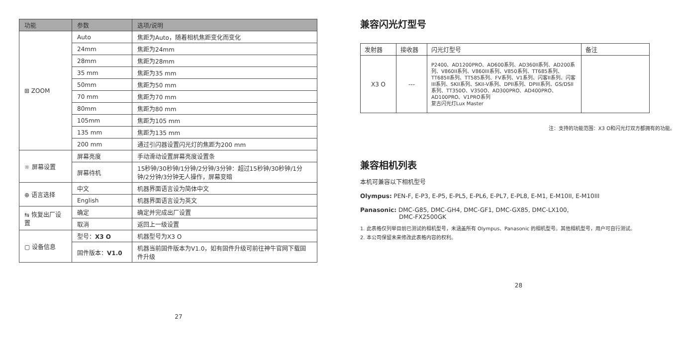| 功能 | 参数 | 选项/说明 |
| --- | --- | --- |
| ⊞ ZOOM | Auto | 焦距为Auto，随着相机焦距变化而变化 |
| | 24mm | 焦距为24mm |
| | 28mm | 焦距为28mm |
| | 35 mm | 焦距为35 mm |
| | 50mm | 焦距为50 mm |
| | 70 mm | 焦距为70 mm |
| | 80mm | 焦距为80 mm |
| | 105mm | 焦距为105 mm |
| | 135 mm | 焦距为135 mm |
| | 200 mm | 通过引闪器设置闪光灯的焦距为200 mm |
| ☼ 屏幕设置 | 屏幕亮度 | 手动滑动设置屏幕亮度设置条 |
| | 屏幕待机 | 15秒钟/30秒钟/1分钟/2分钟/3分钟：超过15秒钟/30秒钟/1分钟/2分钟/3分钟无人操作，屏幕变暗 |
| ⊕ 语言选择 | 中文 | 机器界面语言设为简体中文 |
| | English | 机器界面语言设为英文 |
| ⇆ 恢复出厂设置 | 确定 | 确定并完成出厂设置 |
| | 取消 | 返回上一级设置 |
| ▢ 设备信息 | 型号： X3 O | 机器型号为X3 O |
| | 固件版本： V1.0 | 机器当前固件版本为V1.0，如有固件升级可前往神牛官网下载固件升级 |
27
兼容闪光灯型号
| 发射器 | 接收器 | 闪光灯型号 | 备注 |
| --- | --- | --- | --- |
| X3 O | --- | P2400、AD1200PRO、AD600系列、AD360II系列、AD200系列、V860II系列、V860III系列、V850系列、TT685系列、TT685II系列、TT585系列、FV系列、V1系列、闪客II系列、闪客III系列、SKII系列、SKII-V系列、DPII系列、DPIII系列、GS/DSII系列、TT350O、V350O、AD300PRO、AD400PRO、AD100PRO、V1PRO系列 复古闪光灯Lux Master | |
注：支持的功能范围：X3 O和闪光灯双方都拥有的功能。
兼容相机列表
本机可兼容以下相机型号
Olympus: PEN-F, E-P3, E-P5, E-PL5, E-PL6, E-PL7, E-PL8, E-M1, E-M10II, E-M10III
Panasonic: DMC-G85, DMC-GH4, DMC-GF1, DMC-GX85, DMC-LX100,
DMC-FX2500GK
1. 此表格仅列举目前已测试的相机型号，未涵盖所有 Olympus、Panasonic 的相机型号。其他相机型号，用户可自行测试。
2. 本公司保留未来修改此表格内容的权利。
28